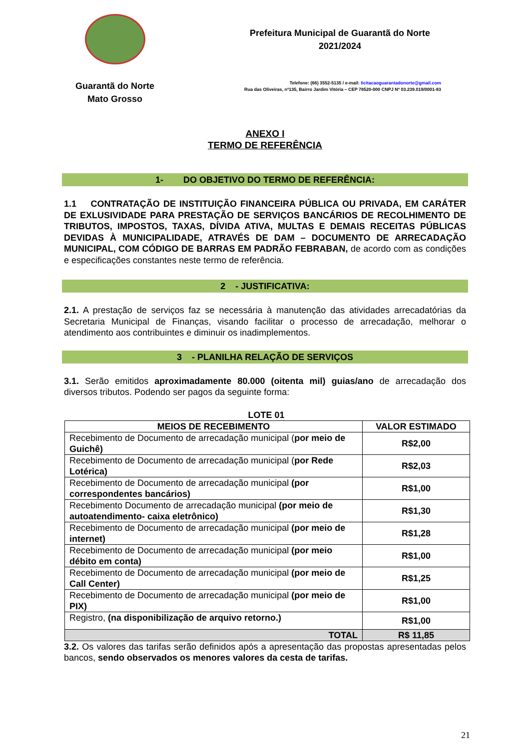Guarantã do Norte
Mato Grosso
Prefeitura Municipal de Guarantã do Norte
2021/2024
Telefone: (66) 3552-5135 / e-mail: licitacaoguarantadonorte@gmail.com
Rua das Oliveiras, nº135, Bairro Jardim Vitória – CEP 78520-000 CNPJ Nº 03.239.019/0001-83
ANEXO I
TERMO DE REFERÊNCIA
1- DO OBJETIVO DO TERMO DE REFERÊNCIA:
1.1 CONTRATAÇÃO DE INSTITUIÇÃO FINANCEIRA PÚBLICA OU PRIVADA, EM CARÁTER DE EXLUSIVIDADE PARA PRESTAÇÃO DE SERVIÇOS BANCÁRIOS DE RECOLHIMENTO DE TRIBUTOS, IMPOSTOS, TAXAS, DÍVIDA ATIVA, MULTAS E DEMAIS RECEITAS PÚBLICAS DEVIDAS À MUNICIPALIDADE, ATRAVÉS DE DAM – DOCUMENTO DE ARRECADAÇÃO MUNICIPAL, COM CÓDIGO DE BARRAS EM PADRÃO FEBRABAN, de acordo com as condições e especificações constantes neste termo de referência.
2 - JUSTIFICATIVA:
2.1. A prestação de serviços faz se necessária à manutenção das atividades arrecadatórias da Secretaria Municipal de Finanças, visando facilitar o processo de arrecadação, melhorar o atendimento aos contribuintes e diminuir os inadimplementos.
3 - PLANILHA RELAÇÃO DE SERVIÇOS
3.1. Serão emitidos aproximadamente 80.000 (oitenta mil) guias/ano de arrecadação dos diversos tributos. Podendo ser pagos da seguinte forma:
LOTE 01
| MEIOS DE RECEBIMENTO | VALOR ESTIMADO |
| --- | --- |
| Recebimento de Documento de arrecadação municipal ( por meio de Guichê) | R$2,00 |
| Recebimento de Documento de arrecadação municipal ( por Rede Lotérica) | R$2,03 |
| Recebimento de Documento de arrecadação municipal (por correspondentes bancários) | R$1,00 |
| Recebimento Documento de arrecadação municipal (por meio de autoatendimento- caixa eletrônico) | R$1,30 |
| Recebimento de Documento de arrecadação municipal (por meio de internet) | R$1,28 |
| Recebimento de Documento de arrecadação municipal (por meio débito em conta) | R$1,00 |
| Recebimento de Documento de arrecadação municipal (por meio de Call Center) | R$1,25 |
| Recebimento de Documento de arrecadação municipal (por meio de PIX) | R$1,00 |
| Registro, (na disponibilização de arquivo retorno.) | R$1,00 |
| TOTAL | R$ 11,85 |
3.2. Os valores das tarifas serão definidos após a apresentação das propostas apresentadas pelos bancos, sendo observados os menores valores da cesta de tarifas.
21